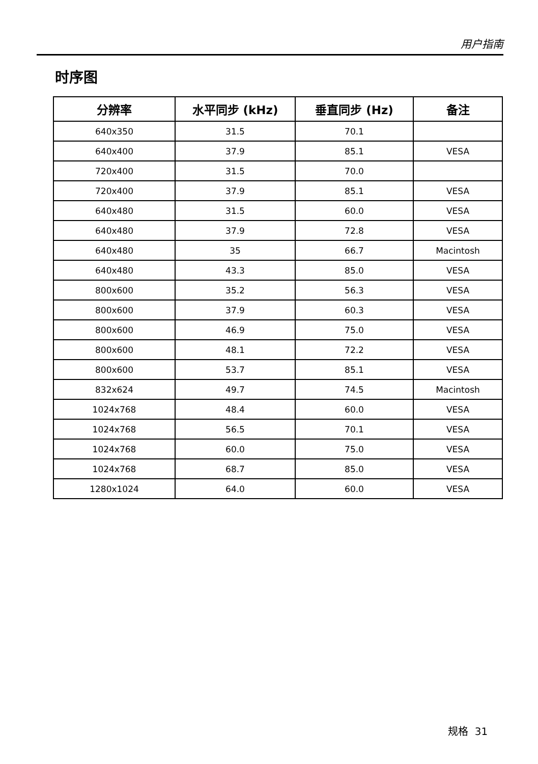用户指南
时序图
| 分辨率 | 水平同步 (kHz) | 垂直同步 (Hz) | 备注 |
| --- | --- | --- | --- |
| 640x350 | 31.5 | 70.1 | |
| 640x400 | 37.9 | 85.1 | VESA |
| 720x400 | 31.5 | 70.0 | |
| 720x400 | 37.9 | 85.1 | VESA |
| 640x480 | 31.5 | 60.0 | VESA |
| 640x480 | 37.9 | 72.8 | VESA |
| 640x480 | 35 | 66.7 | Macintosh |
| 640x480 | 43.3 | 85.0 | VESA |
| 800x600 | 35.2 | 56.3 | VESA |
| 800x600 | 37.9 | 60.3 | VESA |
| 800x600 | 46.9 | 75.0 | VESA |
| 800x600 | 48.1 | 72.2 | VESA |
| 800x600 | 53.7 | 85.1 | VESA |
| 832x624 | 49.7 | 74.5 | Macintosh |
| 1024x768 | 48.4 | 60.0 | VESA |
| 1024x768 | 56.5 | 70.1 | VESA |
| 1024x768 | 60.0 | 75.0 | VESA |
| 1024x768 | 68.7 | 85.0 | VESA |
| 1280x1024 | 64.0 | 60.0 | VESA |
规格 31